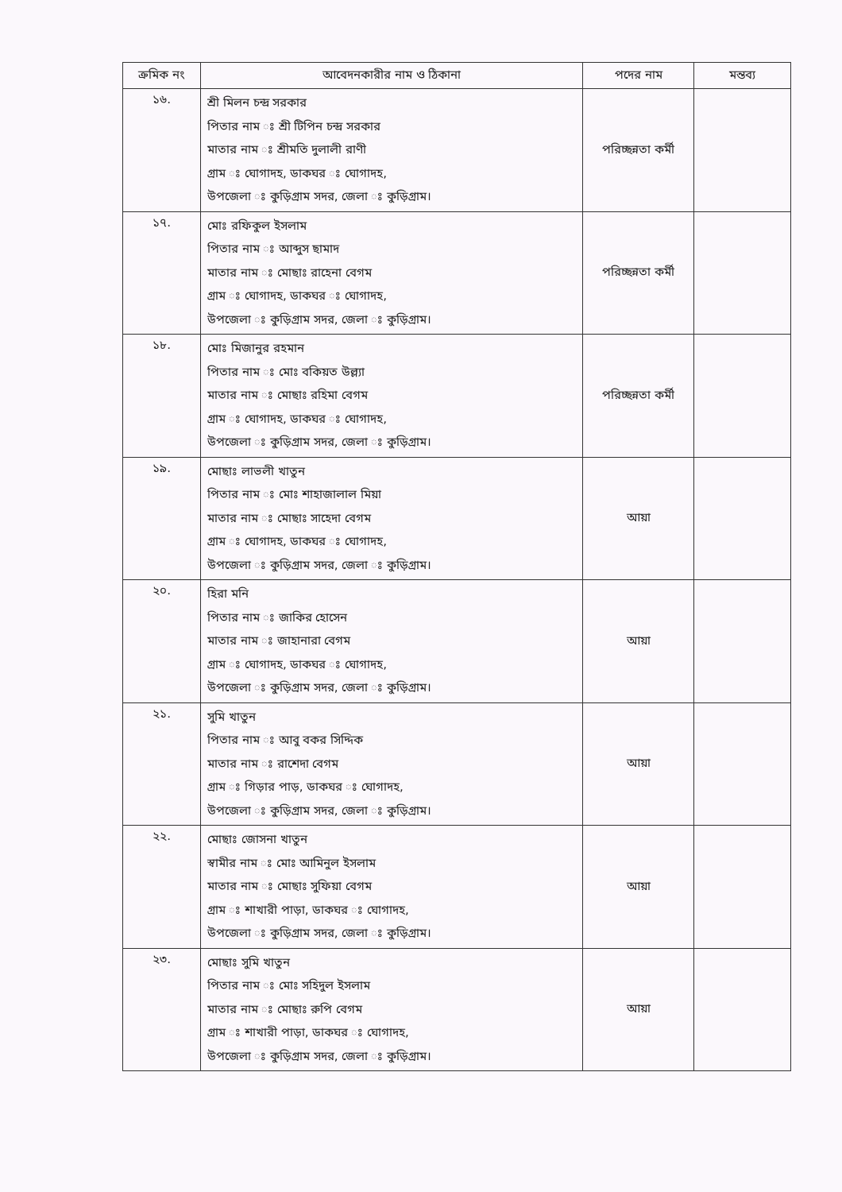| ক্রমিক নং | আবেদনকারীর নাম ও ঠিকানা | পদের নাম | মন্তব্য |
| --- | --- | --- | --- |
| ১৬. | শ্রী মিলন চন্দ্র সরকার পিতার নাম ঃ শ্রী টিপিন চন্দ্র সরকার মাতার নাম ঃ শ্রীমতি দুলালী রাণী গ্রাম ঃ ঘোগাদহ, ডাকঘর ঃ ঘোগাদহ, উপজেলা ঃ কুড়িগ্রাম সদর, জেলা ঃ কুড়িগ্রাম। | পরিচ্ছন্নতা কর্মী | |
| ১৭. | মোঃ রফিকুল ইসলাম পিতার নাম ঃ আব্দুস ছামাদ মাতার নাম ঃ মোছাঃ রাহেনা বেগম গ্রাম ঃ ঘোগাদহ, ডাকঘর ঃ ঘোগাদহ, উপজেলা ঃ কুড়িগ্রাম সদর, জেলা ঃ কুড়িগ্রাম। | পরিচ্ছন্নতা কর্মী | |
| ১৮. | মোঃ মিজানুর রহমান পিতার নাম ঃ মোঃ বকিয়ত উল্ল্যা মাতার নাম ঃ মোছাঃ রহিমা বেগম গ্রাম ঃ ঘোগাদহ, ডাকঘর ঃ ঘোগাদহ, উপজেলা ঃ কুড়িগ্রাম সদর, জেলা ঃ কুড়িগ্রাম। | পরিচ্ছন্নতা কর্মী | |
| ১৯. | মোছাঃ লাভলী খাতুন পিতার নাম ঃ মোঃ শাহাজালাল মিয়া মাতার নাম ঃ মোছাঃ সাহেদা বেগম গ্রাম ঃ ঘোগাদহ, ডাকঘর ঃ ঘোগাদহ, উপজেলা ঃ কুড়িগ্রাম সদর, জেলা ঃ কুড়িগ্রাম। | আয়া | |
| ২০. | হিরা মনি পিতার নাম ঃ জাকির হোসেন মাতার নাম ঃ জাহানারা বেগম গ্রাম ঃ ঘোগাদহ, ডাকঘর ঃ ঘোগাদহ, উপজেলা ঃ কুড়িগ্রাম সদর, জেলা ঃ কুড়িগ্রাম। | আয়া | |
| ২১. | সুমি খাতুন পিতার নাম ঃ আবু বকর সিদ্দিক মাতার নাম ঃ রাশেদা বেগম গ্রাম ঃ গিড়ার পাড়, ডাকঘর ঃ ঘোগাদহ, উপজেলা ঃ কুড়িগ্রাম সদর, জেলা ঃ কুড়িগ্রাম। | আয়া | |
| ২২. | মোছাঃ জোসনা খাতুন স্বামীর নাম ঃ মোঃ আমিনুল ইসলাম মাতার নাম ঃ মোছাঃ সুফিয়া বেগম গ্রাম ঃ শাখারী পাড়া, ডাকঘর ঃ ঘোগাদহ, উপজেলা ঃ কুড়িগ্রাম সদর, জেলা ঃ কুড়িগ্রাম। | আয়া | |
| ২৩. | মোছাঃ সুমি খাতুন পিতার নাম ঃ মোঃ সহিদুল ইসলাম মাতার নাম ঃ মোছাঃ রুপি বেগম গ্রাম ঃ শাখারী পাড়া, ডাকঘর ঃ ঘোগাদহ, উপজেলা ঃ কুড়িগ্রাম সদর, জেলা ঃ কুড়িগ্রাম। | আয়া | |